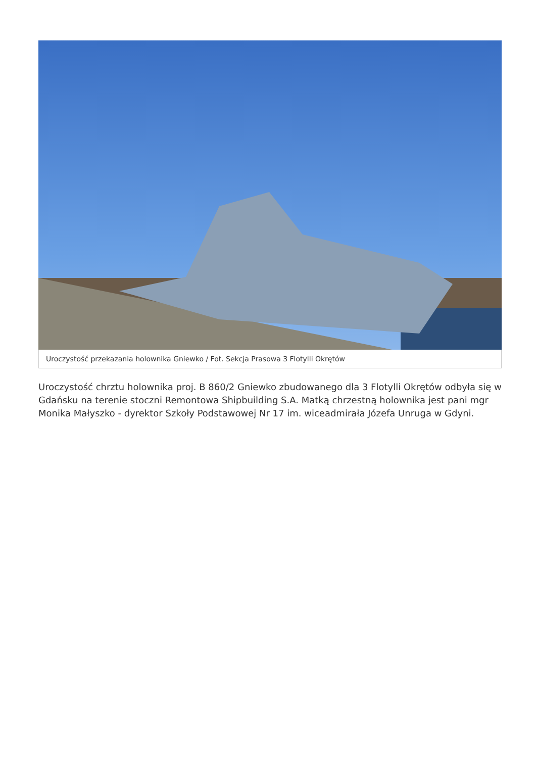Uroczystość przekazania holownika Gniewko / Fot. Sekcja Prasowa 3 Flotylli Okrętów
Uroczystość chrztu holownika proj. B 860/2 Gniewko zbudowanego dla 3 Flotylli Okrętów odbyła się w Gdańsku na terenie stoczni Remontowa Shipbuilding S.A. Matką chrzestną holownika jest pani mgr Monika Małyszko - dyrektor Szkoły Podstawowej Nr 17 im. wiceadmirała Józefa Unruga w Gdyni.